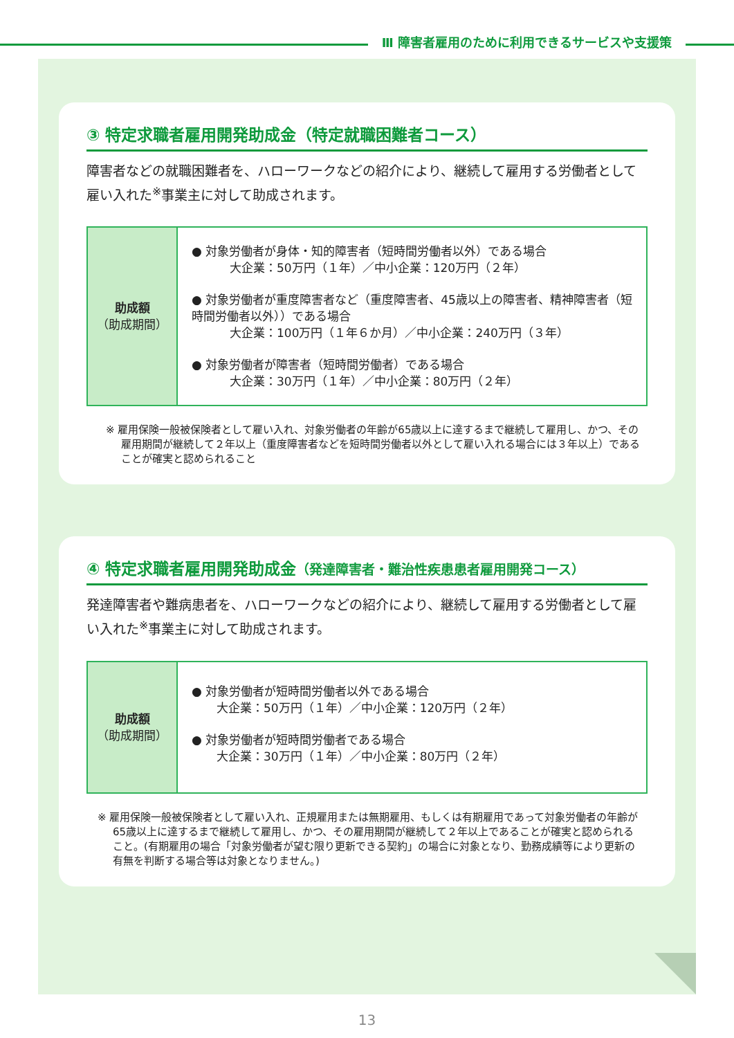Ⅲ 障害者雇用のために利用できるサービスや支援策
③ 特定求職者雇用開発助成金（特定就職困難者コース）
障害者などの就職困難者を、ハローワークなどの紹介により、継続して雇用する労働者として雇い入れた<sup>※</sup>事業主に対して助成されます。
| 助成額 （助成期間） | ● 対象労働者が身体・知的障害者（短時間労働者以外）である場合 大企業：50万円（１年）／中小企業：120万円（２年） ● 対象労働者が重度障害者など（重度障害者、45歳以上の障害者、精神障害者（短時間労働者以外））である場合 大企業：100万円（１年６か月）／中小企業：240万円（３年） ● 対象労働者が障害者（短時間労働者）である場合 大企業：30万円（１年）／中小企業：80万円（２年） |
※ 雇用保険一般被保険者として雇い入れ、対象労働者の年齢が65歳以上に達するまで継続して雇用し、かつ、その雇用期間が継続して２年以上（重度障害者などを短時間労働者以外として雇い入れる場合には３年以上）であることが確実と認められること
④ 特定求職者雇用開発助成金（発達障害者・難治性疾患患者雇用開発コース）
発達障害者や難病患者を、ハローワークなどの紹介により、継続して雇用する労働者として雇い入れた<sup>※</sup>事業主に対して助成されます。
| 助成額 （助成期間） | ● 対象労働者が短時間労働者以外である場合 大企業：50万円（１年）／中小企業：120万円（２年） ● 対象労働者が短時間労働者である場合 大企業：30万円（１年）／中小企業：80万円（２年） |
※ 雇用保険一般被保険者として雇い入れ、正規雇用または無期雇用、もしくは有期雇用であって対象労働者の年齢が65歳以上に達するまで継続して雇用し、かつ、その雇用期間が継続して２年以上であることが確実と認められること。(有期雇用の場合「対象労働者が望む限り更新できる契約」の場合に対象となり、勤務成績等により更新の有無を判断する場合等は対象となりません。)
13